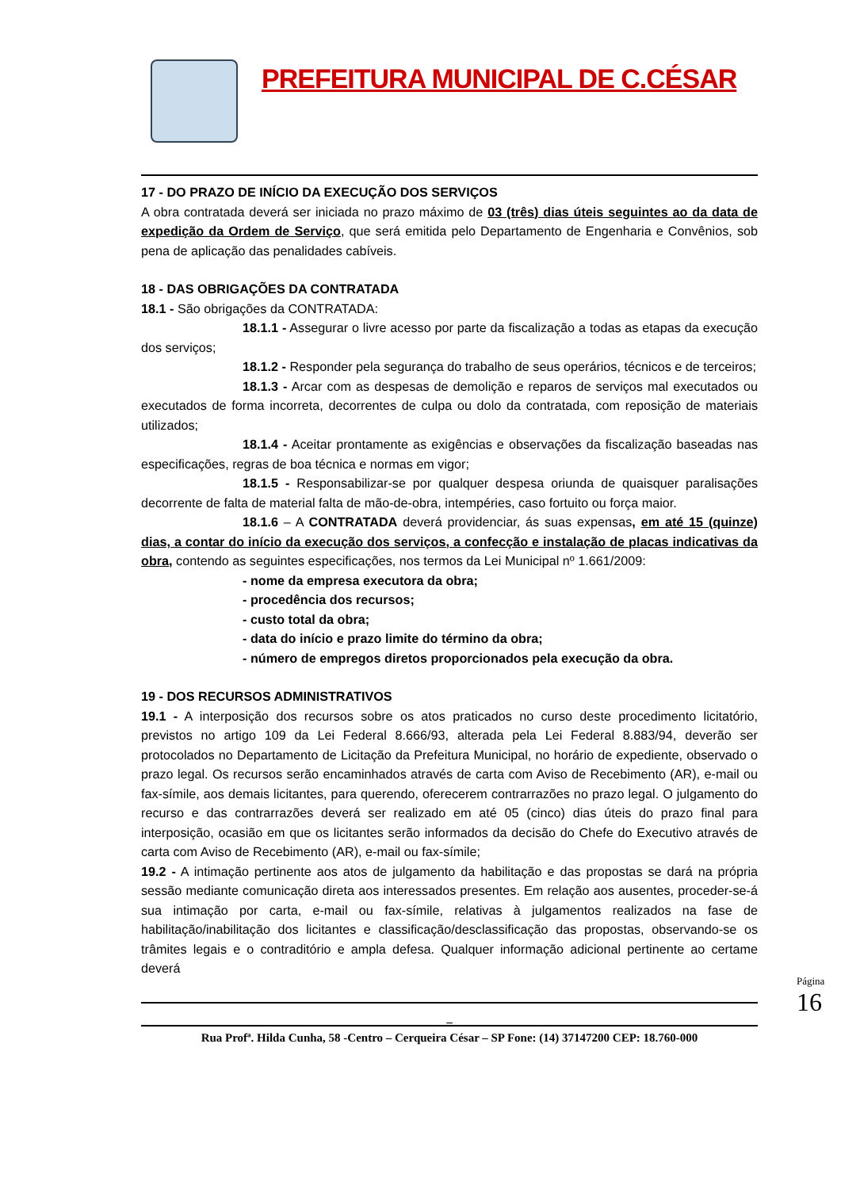PREFEITURA MUNICIPAL DE C.CÉSAR
17 - DO PRAZO DE INÍCIO DA EXECUÇÃO DOS SERVIÇOS
A obra contratada deverá ser iniciada no prazo máximo de 03 (três) dias úteis seguintes ao da data de expedição da Ordem de Serviço, que será emitida pelo Departamento de Engenharia e Convênios, sob pena de aplicação das penalidades cabíveis.
18 - DAS OBRIGAÇÕES DA CONTRATADA
18.1 - São obrigações da CONTRATADA:
18.1.1 - Assegurar o livre acesso por parte da fiscalização a todas as etapas da execução dos serviços;
18.1.2 - Responder pela segurança do trabalho de seus operários, técnicos e de terceiros;
18.1.3 - Arcar com as despesas de demolição e reparos de serviços mal executados ou executados de forma incorreta, decorrentes de culpa ou dolo da contratada, com reposição de materiais utilizados;
18.1.4 - Aceitar prontamente as exigências e observações da fiscalização baseadas nas especificações, regras de boa técnica e normas em vigor;
18.1.5 - Responsabilizar-se por qualquer despesa oriunda de quaisquer paralisações decorrente de falta de material falta de mão-de-obra, intempéries, caso fortuito ou força maior.
18.1.6 – A CONTRATADA deverá providenciar, ás suas expensas, em até 15 (quinze) dias, a contar do início da execução dos serviços, a confecção e instalação de placas indicativas da obra, contendo as seguintes especificações, nos termos da Lei Municipal nº 1.661/2009:
- nome da empresa executora da obra;
- procedência dos recursos;
- custo total da obra;
- data do início e prazo limite do término da obra;
- número de empregos diretos proporcionados pela execução da obra.
19 - DOS RECURSOS ADMINISTRATIVOS
19.1 - A interposição dos recursos sobre os atos praticados no curso deste procedimento licitatório, previstos no artigo 109 da Lei Federal 8.666/93, alterada pela Lei Federal 8.883/94, deverão ser protocolados no Departamento de Licitação da Prefeitura Municipal, no horário de expediente, observado o prazo legal. Os recursos serão encaminhados através de carta com Aviso de Recebimento (AR), e-mail ou fax-símile, aos demais licitantes, para querendo, oferecerem contrarrazões no prazo legal. O julgamento do recurso e das contrarrazões deverá ser realizado em até 05 (cinco) dias úteis do prazo final para interposição, ocasião em que os licitantes serão informados da decisão do Chefe do Executivo através de carta com Aviso de Recebimento (AR), e-mail ou fax-símile;
19.2 - A intimação pertinente aos atos de julgamento da habilitação e das propostas se dará na própria sessão mediante comunicação direta aos interessados presentes. Em relação aos ausentes, proceder-se-á sua intimação por carta, e-mail ou fax-símile, relativas à julgamentos realizados na fase de habilitação/inabilitação dos licitantes e classificação/desclassificação das propostas, observando-se os trâmites legais e o contraditório e ampla defesa. Qualquer informação adicional pertinente ao certame deverá
_
Rua Profª. Hilda Cunha, 58 -Centro – Cerqueira César – SP Fone: (14) 37147200 CEP: 18.760-000
Página 16